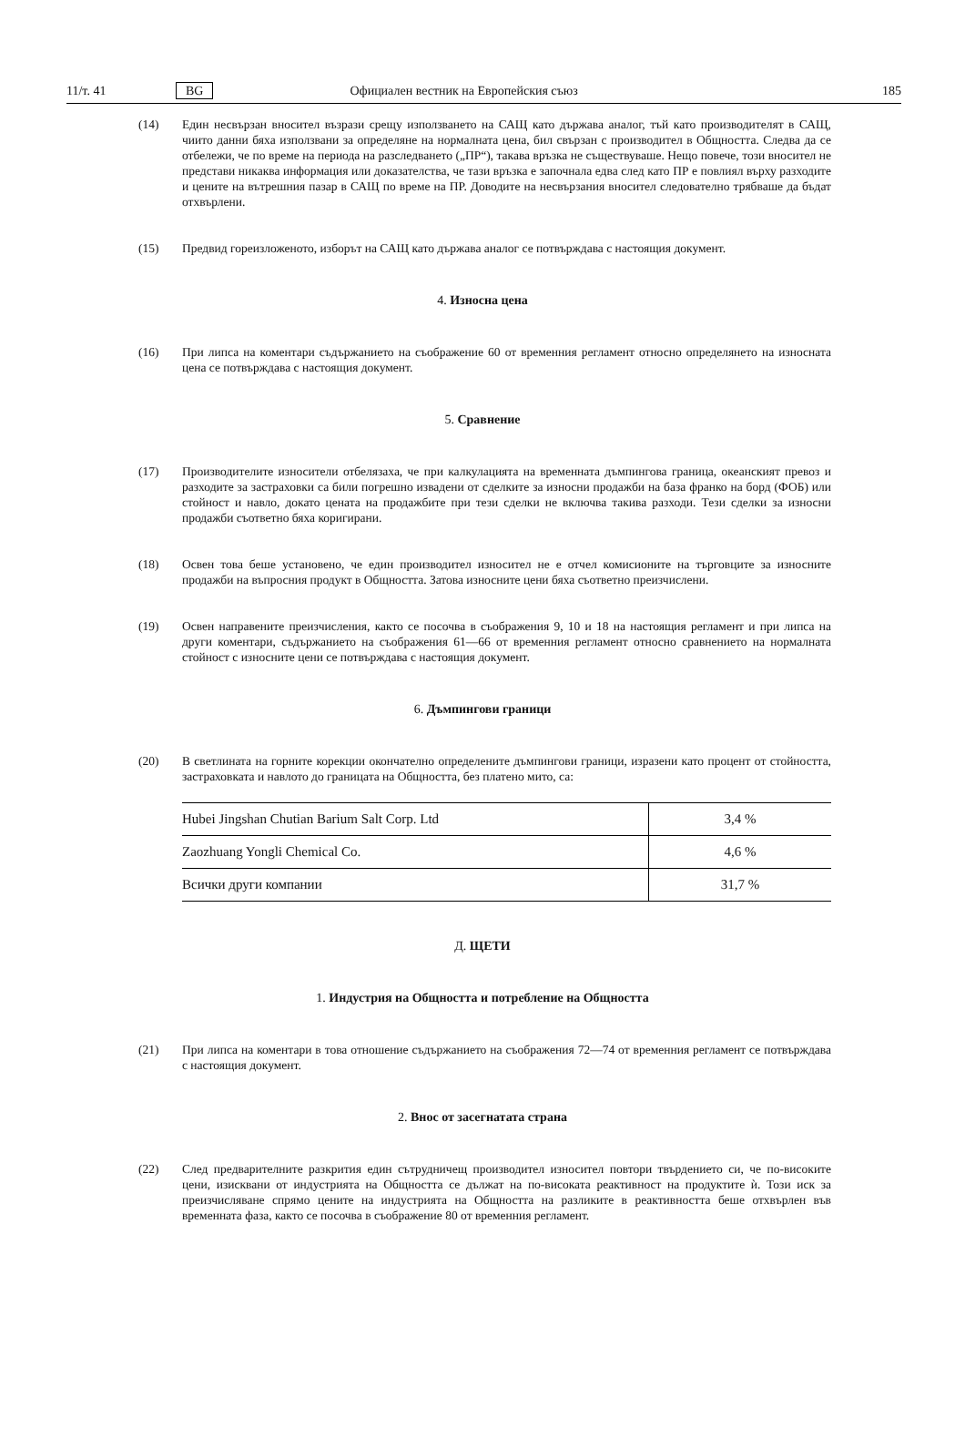11/т. 41 BG Официален вестник на Европейския съюз 185
(14) Един несвързан вносител възрази срещу използването на САЩ като държава аналог, тъй като производителят в САЩ, чиито данни бяха използвани за определяне на нормалната цена, бил свързан с производител в Общността. Следва да се отбележи, че по време на периода на разследването („ПР“), такава връзка не съществуваше. Нещо повече, този вносител не представи никаква информация или доказателства, че тази връзка е започнала едва след като ПР е повлиял върху разходите и цените на вътрешния пазар в САЩ по време на ПР. Доводите на несвързания вносител следователно трябваше да бъдат отхвърлени.
(15) Предвид гореизложеното, изборът на САЩ като държава аналог се потвърждава с настоящия документ.
4. Износна цена
(16) При липса на коментари съдържанието на съображение 60 от временния регламент относно определянето на износната цена се потвърждава с настоящия документ.
5. Сравнение
(17) Производителите износители отбелязаха, че при калкулацията на временната дъмпингова граница, океанският превоз и разходите за застраховки са били погрешно извадени от сделките за износни продажби на база франко на борд (ФОБ) или стойност и навло, докато цената на продажбите при тези сделки не включва такива разходи. Тези сделки за износни продажби съответно бяха коригирани.
(18) Освен това беше установено, че един производител износител не е отчел комисионите на търговците за износните продажби на въпросния продукт в Общността. Затова износните цени бяха съответно преизчислени.
(19) Освен направените преизчисления, както се посочва в съображения 9, 10 и 18 на настоящия регламент и при липса на други коментари, съдържанието на съображения 61—66 от временния регламент относно сравнението на нормалната стойност с износните цени се потвърждава с настоящия документ.
6. Дъмпингови граници
(20) В светлината на горните корекции окончателно определените дъмпингови граници, изразени като процент от стойността, застраховката и навлото до границата на Общността, без платено мито, са:
| Hubei Jingshan Chutian Barium Salt Corp. Ltd | 3,4 % |
| Zaozhuang Yongli Chemical Co. | 4,6 % |
| Всички други компании | 31,7 % |
Д. ЩЕТИ
1. Индустрия на Общността и потребление на Общността
(21) При липса на коментари в това отношение съдържанието на съображения 72—74 от временния регламент се потвърждава с настоящия документ.
2. Внос от засегнатата страна
(22) След предварителните разкрития един сътрудничещ производител износител повтори твърдението си, че по-високите цени, изисквани от индустрията на Общността се дължат на по-високата реактивност на продуктите ѝ. Този иск за преизчисляване спрямо цените на индустрията на Общността на разликите в реактивността беше отхвърлен във временната фаза, както се посочва в съображение 80 от временния регламент.